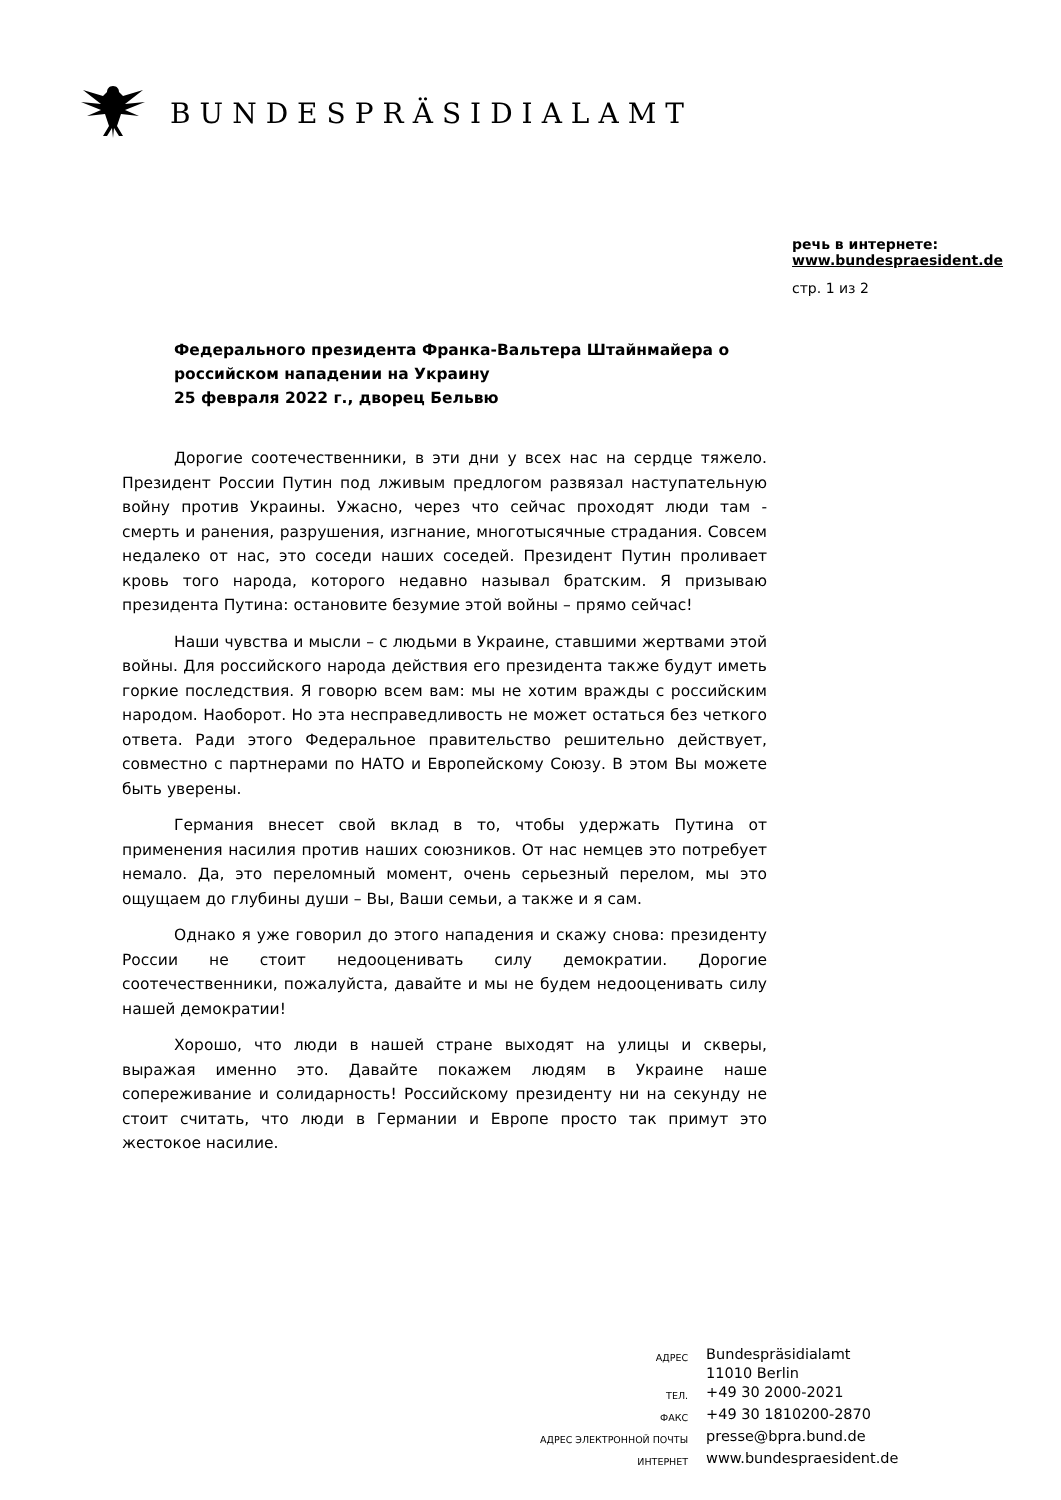BUNDESPRÄSIDIALAMT
речь в интернете:
www.bundespraesident.de
стр. 1 из 2
Федерального президента Франка-Вальтера Штайнмайера о российском нападении на Украину
25 февраля 2022 г., дворец Бельвю
Дорогие соотечественники, в эти дни у всех нас на сердце тяжело. Президент России Путин под лживым предлогом развязал наступательную войну против Украины. Ужасно, через что сейчас проходят люди там - смерть и ранения, разрушения, изгнание, многотысячные страдания. Совсем недалеко от нас, это соседи наших соседей. Президент Путин проливает кровь того народа, которого недавно называл братским. Я призываю президента Путина: остановите безумие этой войны – прямо сейчас!
Наши чувства и мысли – с людьми в Украине, ставшими жертвами этой войны. Для российского народа действия его президента также будут иметь горкие последствия. Я говорю всем вам: мы не хотим вражды с российским народом. Наоборот. Но эта несправедливость не может остаться без четкого ответа. Ради этого Федеральное правительство решительно действует, совместно с партнерами по НАТО и Европейскому Союзу. В этом Вы можете быть уверены.
Германия внесет свой вклад в то, чтобы удержать Путина от применения насилия против наших союзников. От нас немцев это потребует немало. Да, это переломный момент, очень серьезный перелом, мы это ощущаем до глубины души – Вы, Ваши семьи, а также и я сам.
Однако я уже говорил до этого нападения и скажу снова: президенту России не стоит недооценивать силу демократии. Дорогие соотечественники, пожалуйста, давайте и мы не будем недооценивать силу нашей демократии!
Хорошо, что люди в нашей стране выходят на улицы и скверы, выражая именно это. Давайте покажем людям в Украине наше сопереживание и солидарность! Российскому президенту ни на секунду не стоит считать, что люди в Германии и Европе просто так примут это жестокое насилие.
| АДРЕС | Bundespräsidialamt 11010 Berlin |
| ТЕЛ. | +49 30 2000-2021 |
| ФАКС | +49 30 1810200-2870 |
| АДРЕС ЭЛЕКТРОННОЙ ПОЧТЫ | presse@bpra.bund.de |
| ИНТЕРНЕТ | www.bundespraesident.de |